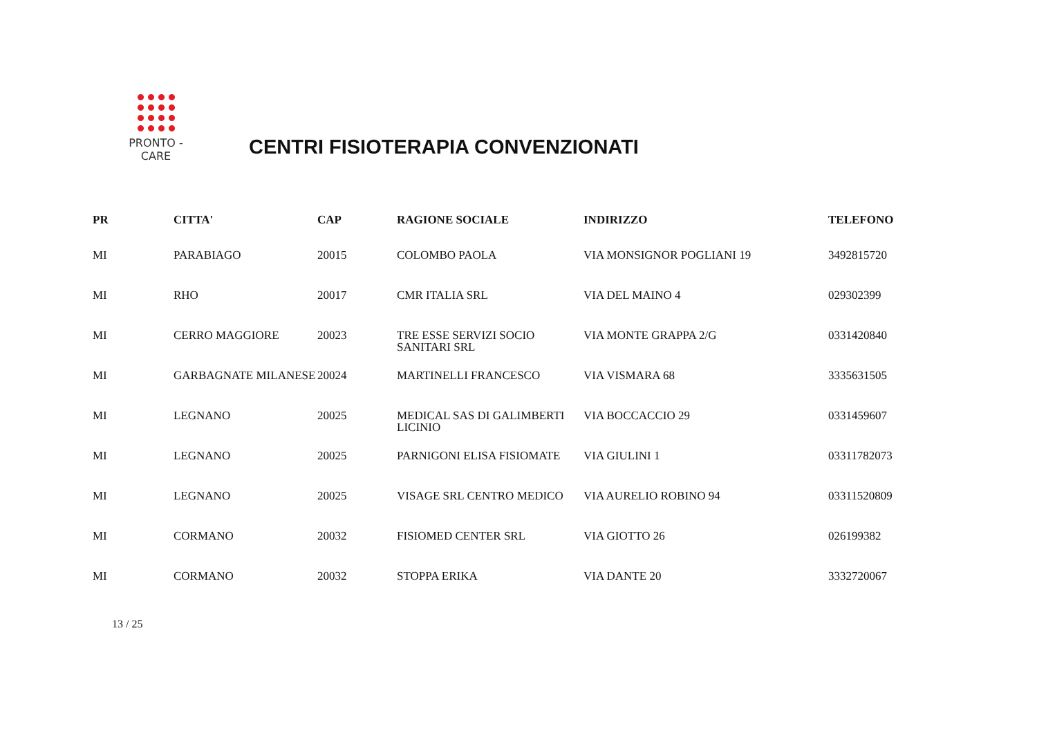PRONTO - CARE
CENTRI FISIOTERAPIA CONVENZIONATI
| PR | CITTA' | CAP | RAGIONE SOCIALE | INDIRIZZO | TELEFONO |
| --- | --- | --- | --- | --- | --- |
| MI | PARABIAGO | 20015 | COLOMBO PAOLA | VIA MONSIGNOR POGLIANI 19 | 3492815720 |
| MI | RHO | 20017 | CMR ITALIA SRL | VIA DEL MAINO 4 | 029302399 |
| MI | CERRO MAGGIORE | 20023 | TRE ESSE SERVIZI SOCIO SANITARI SRL | VIA MONTE GRAPPA 2/G | 0331420840 |
| MI | GARBAGNATE MILANESE | 20024 | MARTINELLI FRANCESCO | VIA VISMARA 68 | 3335631505 |
| MI | LEGNANO | 20025 | MEDICAL SAS DI GALIMBERTI LICINIO | VIA BOCCACCIO 29 | 0331459607 |
| MI | LEGNANO | 20025 | PARNIGONI ELISA FISIOMATE | VIA GIULINI 1 | 03311782073 |
| MI | LEGNANO | 20025 | VISAGE SRL CENTRO MEDICO | VIA AURELIO ROBINO 94 | 03311520809 |
| MI | CORMANO | 20032 | FISIOMED CENTER SRL | VIA GIOTTO 26 | 026199382 |
| MI | CORMANO | 20032 | STOPPA ERIKA | VIA DANTE 20 | 3332720067 |
13 / 25